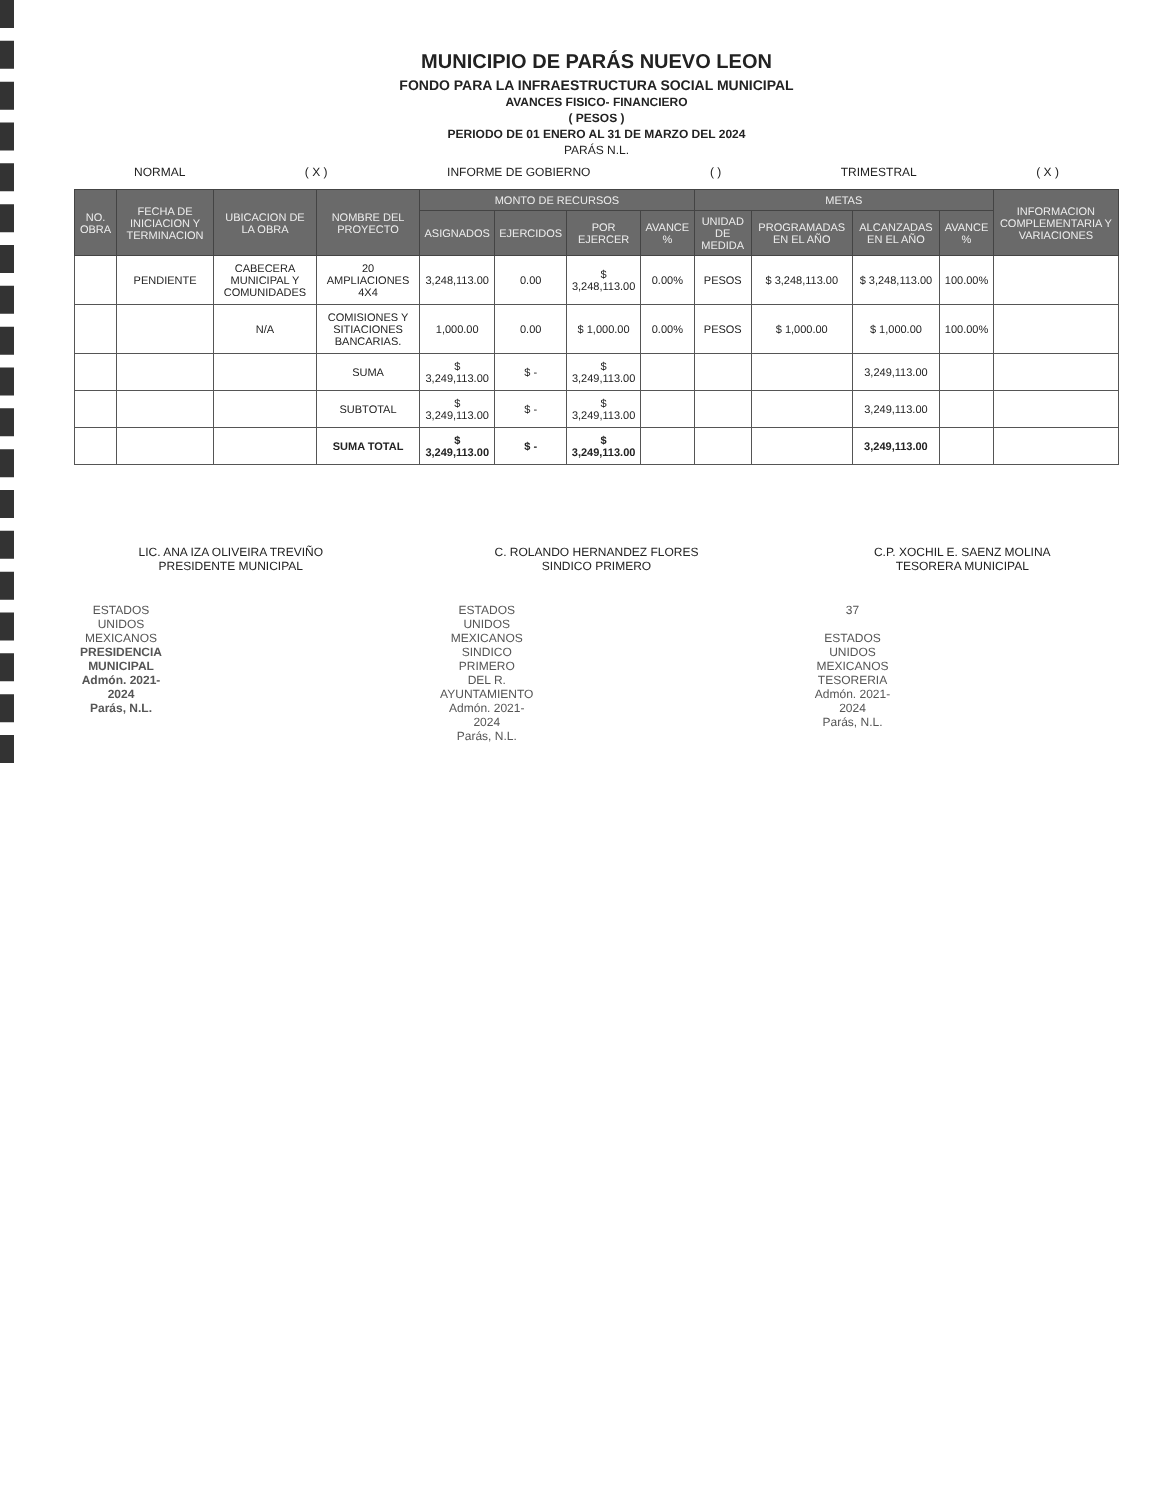MUNICIPIO DE PARÁS NUEVO LEON
FONDO PARA LA INFRAESTRUCTURA SOCIAL MUNICIPAL
AVANCES FISICO- FINANCIERO
( PESOS )
PERIODO DE 01 ENERO AL 31 DE MARZO DEL 2024
PARÁS N.L.
NORMAL ( X ) INFORME DE GOBIERNO ( ) TRIMESTRAL ( X )
| NO. OBRA | FECHA DE INICIACION Y TERMINACION | UBICACION DE LA OBRA | NOMBRE DEL PROYECTO | MONTO DE RECURSOS | | | | METAS | | | | INFORMACION COMPLEMENTARIA Y VARIACIONES |
| --- | --- | --- | --- | --- | --- | --- | --- | --- | --- | --- | --- | --- |
| | | | | ASIGNADOS | EJERCIDOS | POR EJERCER | AVANCE % | UNIDAD DE MEDIDA | PROGRAMADAS EN EL AÑO | ALCANZADAS EN EL AÑO | AVANCE % | |
| | PENDIENTE | CABECERA MUNICIPAL Y COMUNIDADES | 20 AMPLIACIONES 4X4 | 3,248,113.00 | 0.00 | $ 3,248,113.00 | 0.00% | PESOS | $ 3,248,113.00 | $ 3,248,113.00 | 100.00% | |
| | | N/A | COMISIONES Y SITIACIONES BANCARIAS. | 1,000.00 | 0.00 | $ 1,000.00 | 0.00% | PESOS | $ 1,000.00 | $ 1,000.00 | 100.00% | |
| | | | SUMA | $ 3,249,113.00 | $ - | $ 3,249,113.00 | | | | 3,249,113.00 | | |
| | | | SUBTOTAL | $ 3,249,113.00 | $ - | $ 3,249,113.00 | | | | 3,249,113.00 | | |
| | | | SUMA TOTAL | $ 3,249,113.00 | $ - | $ 3,249,113.00 | | | | 3,249,113.00 | | |
LIC. ANA IZA OLIVEIRA TREVIÑO
PRESIDENTE MUNICIPAL
ESTADOS UNIDOS MEXICANOS
PRESIDENCIA MUNICIPAL
Admón. 2021-2024
Parás, N.L.
C. ROLANDO HERNANDEZ FLORES
SINDICO PRIMERO
ESTADOS UNIDOS MEXICANOS
SINDICO PRIMERO
DEL R. AYUNTAMIENTO
Admón. 2021-2024
Parás, N.L.
C.P. XOCHIL E. SAENZ MOLINA
TESORERA MUNICIPAL
37
ESTADOS UNIDOS MEXICANOS
TESORERIA
Admón. 2021-2024
Parás, N.L.